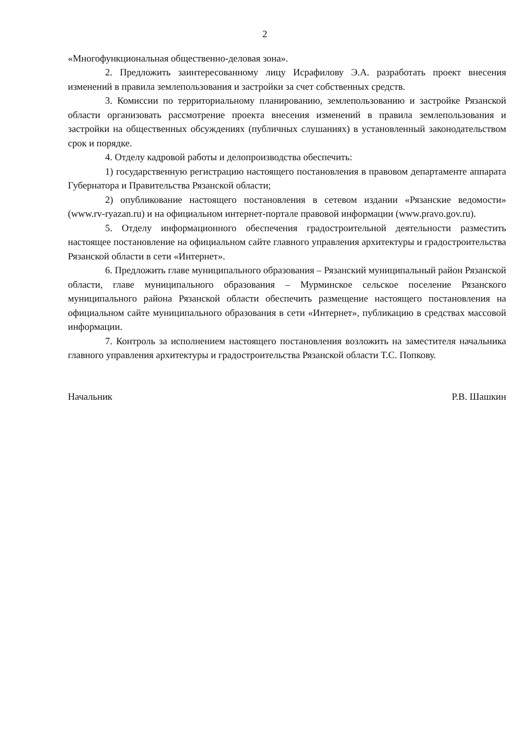2
«Многофункциональная общественно-деловая зона».
2. Предложить заинтересованному лицу Исрафилову Э.А. разработать проект внесения изменений в правила землепользования и застройки за счет собственных средств.
3. Комиссии по территориальному планированию, землепользованию и застройке Рязанской области организовать рассмотрение проекта внесения изменений в правила землепользования и застройки на общественных обсуждениях (публичных слушаниях) в установленный законодательством срок и порядке.
4. Отделу кадровой работы и делопроизводства обеспечить:
1) государственную регистрацию настоящего постановления в правовом департаменте аппарата Губернатора и Правительства Рязанской области;
2) опубликование настоящего постановления в сетевом издании «Рязанские ведомости» (www.rv-ryazan.ru) и на официальном интернет-портале правовой информации (www.pravo.gov.ru).
5. Отделу информационного обеспечения градостроительной деятельности разместить настоящее постановление на официальном сайте главного управления архитектуры и градостроительства Рязанской области в сети «Интернет».
6. Предложить главе муниципального образования – Рязанский муниципальный район Рязанской области, главе муниципального образования – Мурминское сельское поселение Рязанского муниципального района Рязанской области обеспечить размещение настоящего постановления на официальном сайте муниципального образования в сети «Интернет», публикацию в средствах массовой информации.
7. Контроль за исполнением настоящего постановления возложить на заместителя начальника главного управления архитектуры и градостроительства Рязанской области Т.С. Попкову.
Начальник Р.В. Шашкин